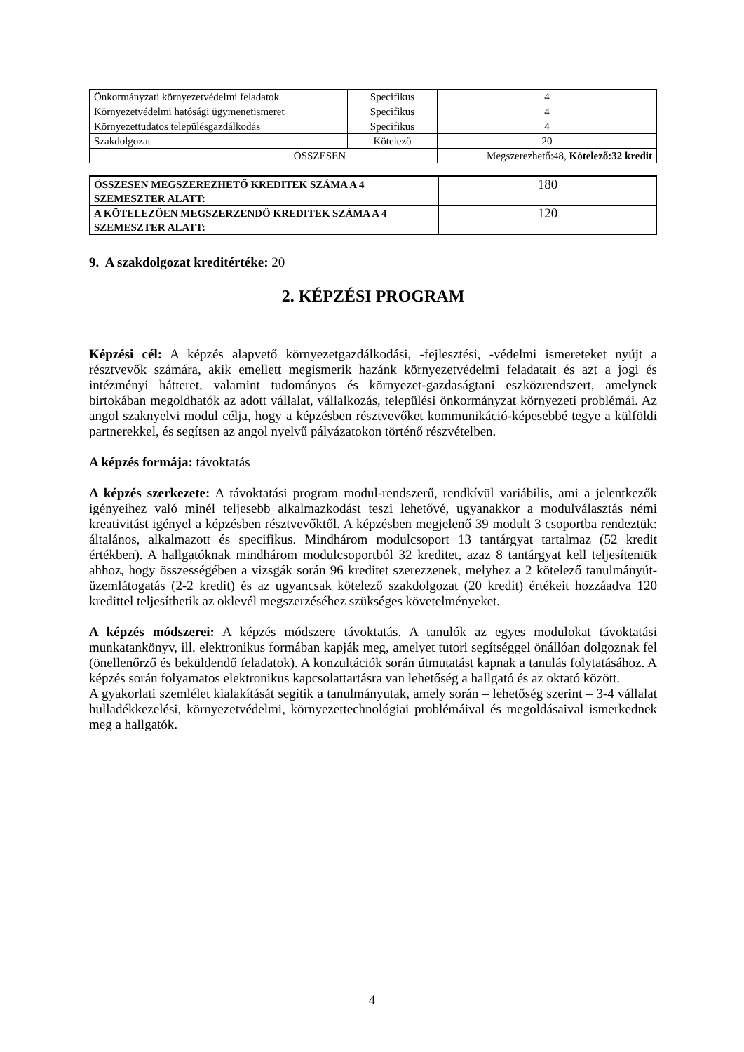| Önkormányzati környezetvédelmi feladatok | Specifikus | 4 |
| Környezetvédelmi hatósági ügymenetismeret | Specifikus | 4 |
| Környezettudatos településgazdálkodás | Specifikus | 4 |
| Szakdolgozat | Kötelező | 20 |
| ÖSSZESEN | | Megszerezhető:48, Kötelező:32 kredit |
| ÖSSZESEN MEGSZEREZHETŐ KREDITEK SZÁMA A 4 SZEMESZTER ALATT: | 180 |
| A KÖTELEZŐEN MEGSZERZENDŐ KREDITEK SZÁMA A 4 SZEMESZTER ALATT: | 120 |
9. A szakdolgozat kreditértéke: 20
2. KÉPZÉSI PROGRAM
Képzési cél: A képzés alapvető környezetgazdálkodási, -fejlesztési, -védelmi ismereteket nyújt a résztvevők számára, akik emellett megismerik hazánk környezetvédelmi feladatait és azt a jogi és intézményi hátteret, valamint tudományos és környezet-gazdaságtani eszközrendszert, amelynek birtokában megoldhatók az adott vállalat, vállalkozás, települési önkormányzat környezeti problémái. Az angol szaknyelvi modul célja, hogy a képzésben résztvevőket kommunikáció-képesebbé tegye a külföldi partnerekkel, és segítsen az angol nyelvű pályázatokon történő részvételben.
A képzés formája: távoktatás
A képzés szerkezete: A távoktatási program modul-rendszerű, rendkívül variábilis, ami a jelentkezők igényeihez való minél teljesebb alkalmazkodást teszi lehetővé, ugyanakkor a modulválasztás némi kreativitást igényel a képzésben résztvevőktől. A képzésben megjelenő 39 modult 3 csoportba rendeztük: általános, alkalmazott és specifikus. Mindhárom modulcsoport 13 tantárgyat tartalmaz (52 kredit értékben). A hallgatóknak mindhárom modulcsoportból 32 kreditet, azaz 8 tantárgyat kell teljesíteniük ahhoz, hogy összességében a vizsgák során 96 kreditet szerezzenek, melyhez a 2 kötelező tanulmányút-üzemlátogatás (2-2 kredit) és az ugyancsak kötelező szakdolgozat (20 kredit) értékeit hozzáadva 120 kredittel teljesíthetik az oklevél megszerzéséhez szükséges követelményeket.
A képzés módszerei: A képzés módszere távoktatás. A tanulók az egyes modulokat távoktatási munkatankönyv, ill. elektronikus formában kapják meg, amelyet tutori segítséggel önállóan dolgoznak fel (önellenőrző és beküldendő feladatok). A konzultációk során útmutatást kapnak a tanulás folytatásához. A képzés során folyamatos elektronikus kapcsolattartásra van lehetőség a hallgató és az oktató között.
A gyakorlati szemlélet kialakítását segítik a tanulmányutak, amely során – lehetőség szerint – 3-4 vállalat hulladékkezelési, környezetvédelmi, környezettechnológiai problémáival és megoldásaival ismerkednek meg a hallgatók.
4